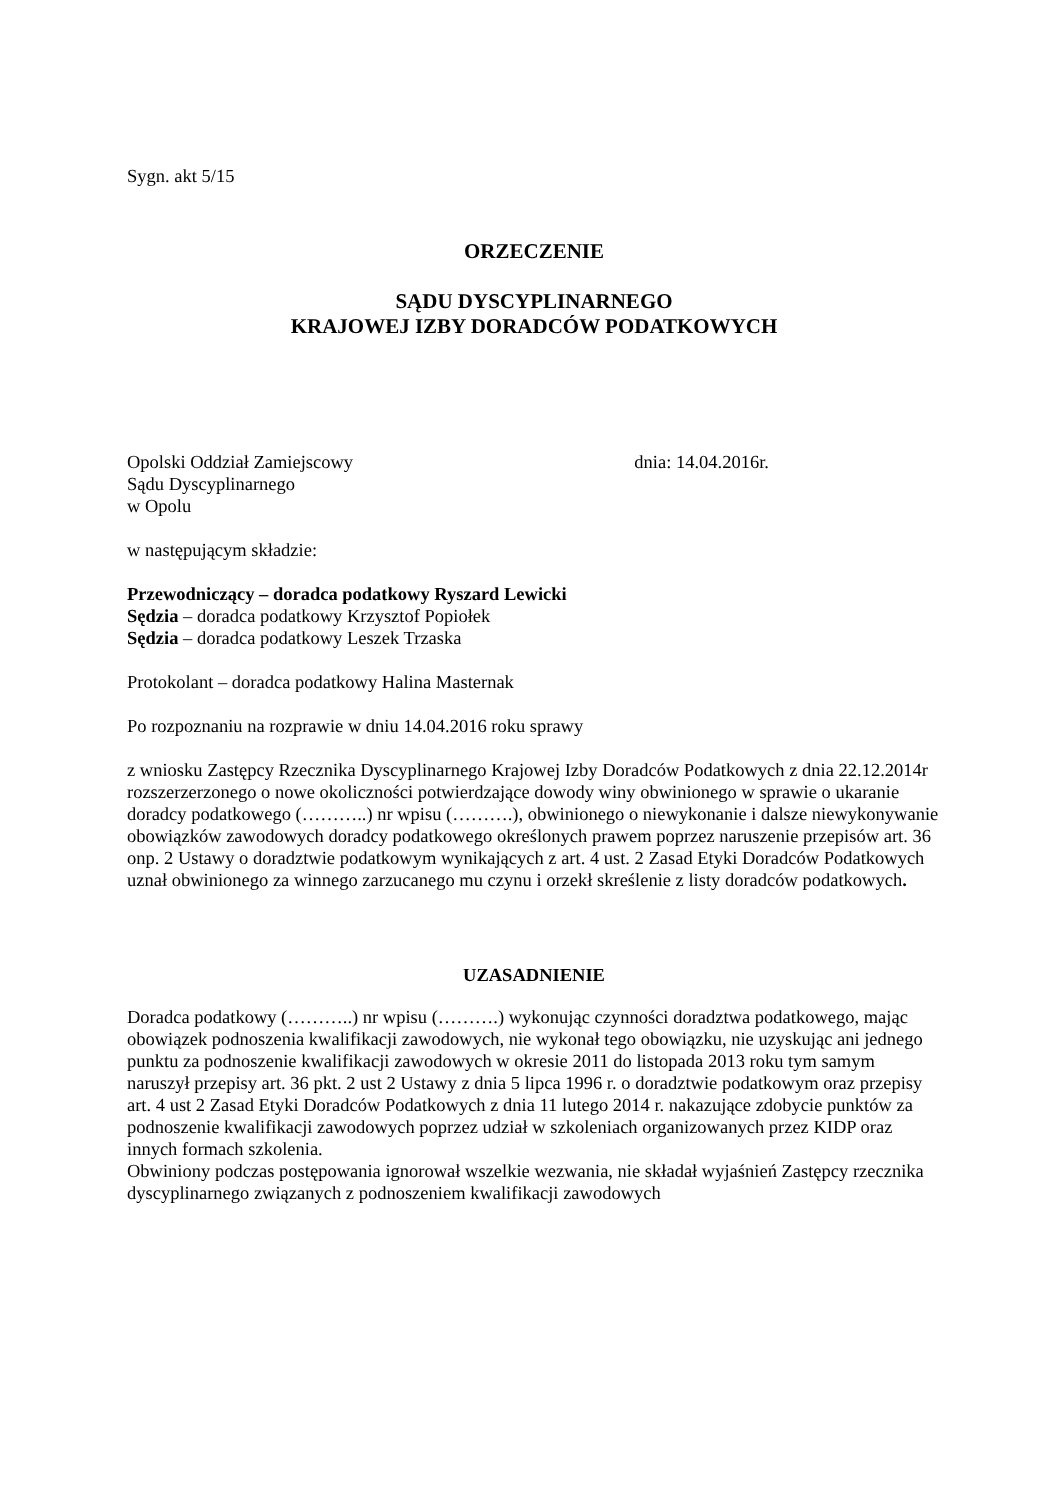Sygn. akt 5/15
ORZECZENIE
SĄDU DYSCYPLINARNEGO
KRAJOWEJ IZBY DORADCÓW PODATKOWYCH
Opolski Oddział Zamiejscowy dnia: 14.04.2016r.
Sądu Dyscyplinarnego
w Opolu
w następującym składzie:
Przewodniczący – doradca podatkowy Ryszard Lewicki
Sędzia – doradca podatkowy Krzysztof Popiołek
Sędzia – doradca podatkowy Leszek Trzaska
Protokolant – doradca podatkowy Halina Masternak
Po rozpoznaniu na rozprawie w dniu 14.04.2016 roku sprawy
z wniosku Zastępcy Rzecznika Dyscyplinarnego Krajowej Izby Doradców Podatkowych z dnia 22.12.2014r rozszerzerzonego o nowe okoliczności potwierdzające dowody winy obwinionego w sprawie o ukaranie doradcy podatkowego (………..) nr wpisu (……….), obwinionego o niewykonanie i dalsze niewykonywanie obowiązków zawodowych doradcy podatkowego określonych prawem poprzez naruszenie przepisów art. 36 onp. 2 Ustawy o doradztwie podatkowym wynikających z art. 4 ust. 2 Zasad Etyki Doradców Podatkowych uznał obwinionego za winnego zarzucanego mu czynu i orzekł skreślenie z listy doradców podatkowych.
UZASADNIENIE
Doradca podatkowy (………..) nr wpisu (……….) wykonując czynności doradztwa podatkowego, mając obowiązek podnoszenia kwalifikacji zawodowych, nie wykonał tego obowiązku, nie uzyskując ani jednego punktu za podnoszenie kwalifikacji zawodowych w okresie 2011 do listopada 2013 roku tym samym naruszył przepisy art. 36 pkt. 2 ust 2 Ustawy z dnia 5 lipca 1996 r. o doradztwie podatkowym oraz przepisy art. 4 ust 2 Zasad Etyki Doradców Podatkowych z dnia 11 lutego 2014 r. nakazujące zdobycie punktów za podnoszenie kwalifikacji zawodowych poprzez udział w szkoleniach organizowanych przez KIDP oraz innych formach szkolenia.
Obwiniony podczas postępowania ignorował wszelkie wezwania, nie składał wyjaśnień Zastępcy rzecznika dyscyplinarnego związanych z podnoszeniem kwalifikacji zawodowych